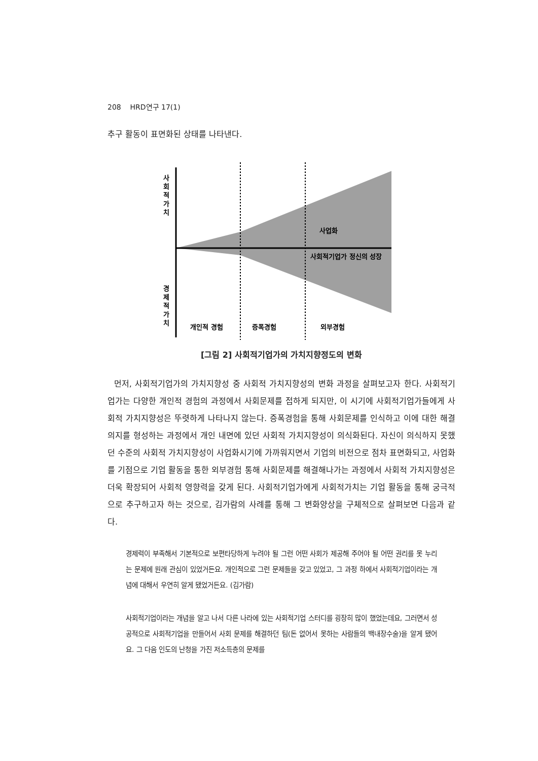208 HRD연구 17(1)
추구 활동이 표면화된 상태를 나타낸다.
사
회
적
가
치
경
제
적
가
치
사업화
사회적기업가 정신의 성장
개인적 경험
증폭경험
외부경험
[그림 2] 사회적기업가의 가치지향정도의 변화
먼저, 사회적기업가의 가치지향성 중 사회적 가치지향성의 변화 과정을 살펴보고자 한다. 사회적기업가는 다양한 개인적 경험의 과정에서 사회문제를 접하게 되지만, 이 시기에 사회적기업가들에게 사회적 가치지향성은 뚜렷하게 나타나지 않는다. 증폭경험을 통해 사회문제를 인식하고 이에 대한 해결의지를 형성하는 과정에서 개인 내면에 있던 사회적 가치지향성이 의식화된다. 자신이 의식하지 못했던 수준의 사회적 가치지향성이 사업화시기에 가까워지면서 기업의 비전으로 점차 표면화되고, 사업화를 기점으로 기업 활동을 통한 외부경험 통해 사회문제를 해결해나가는 과정에서 사회적 가치지향성은 더욱 확장되어 사회적 영향력을 갖게 된다. 사회적기업가에게 사회적가치는 기업 활동을 통해 궁극적으로 추구하고자 하는 것으로, 김가람의 사례를 통해 그 변화양상을 구체적으로 살펴보면 다음과 같다.
경제력이 부족해서 기본적으로 보편타당하게 누려야 될 그런 어떤 사회가 제공해 주어야 될 어떤 권리를 못 누리는 문제에 원래 관심이 있었거든요. 개인적으로 그런 문제들을 갖고 있었고, 그 과정 하에서 사회적기업이라는 개념에 대해서 우연히 알게 됐었거든요. (김가람)
사회적기업이라는 개념을 알고 나서 다른 나라에 있는 사회적기업 스터디를 굉장히 많이 했었는데요, 그러면서 성공적으로 사회적기업을 만들어서 사회 문제를 해결하던 팀(돈 없어서 못하는 사람들의 백내장수술)을 알게 됐어요. 그 다음 인도의 난청을 가진 저소득층의 문제를